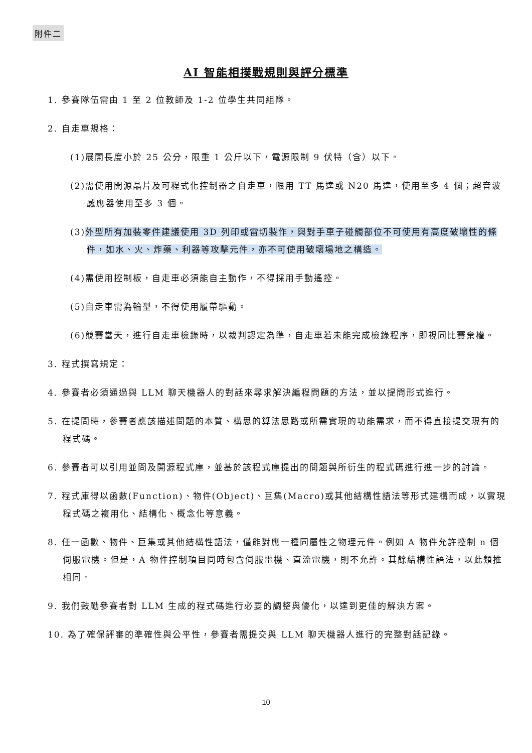附件二
AI 智能相撲戰規則與評分標準
1. 參賽隊伍需由 1 至 2 位教師及 1-2 位學生共同組隊。
2. 自走車規格：
(1)展開長度小於 25 公分，限重 1 公斤以下，電源限制 9 伏特（含）以下。
(2)需使用開源晶片及可程式化控制器之自走車，限用 TT 馬達或 N20 馬達，使用至多 4 個；超音波感應器使用至多 3 個。
(3)外型所有加裝零件建議使用 3D 列印或雷切製作，與對手車子碰觸部位不可使用有高度破壞性的條件，如水、火、炸藥、利器等攻擊元件，亦不可使用破壞場地之構造。
(4)需使用控制板，自走車必須能自主動作，不得採用手動遙控。
(5)自走車需為輪型，不得使用履帶驅動。
(6)競賽當天，進行自走車檢錄時，以裁判認定為準，自走車若未能完成檢錄程序，即視同比賽棄權。
3. 程式撰寫規定：
4. 參賽者必須通過與 LLM 聊天機器人的對話來尋求解決編程問題的方法，並以提問形式進行。
5. 在提問時，參賽者應該描述問題的本質、構思的算法思路或所需實現的功能需求，而不得直接提交現有的程式碼。
6. 參賽者可以引用並問及開源程式庫，並基於該程式庫提出的問題與所衍生的程式碼進行進一步的討論。
7. 程式庫得以函數(Function)、物件(Object)、巨集(Macro)或其他結構性語法等形式建構而成，以實現程式碼之複用化、結構化、概念化等意義。
8. 任一函數、物件、巨集或其他結構性語法，僅能對應一種同屬性之物理元件。例如 A 物件允許控制 n 個伺服電機。但是，A 物件控制項目同時包含伺服電機、直流電機，則不允許。其餘結構性語法，以此類推相同。
9. 我們鼓勵參賽者對 LLM 生成的程式碼進行必要的調整與優化，以達到更佳的解決方案。
10. 為了確保評審的準確性與公平性，參賽者需提交與 LLM 聊天機器人進行的完整對話記錄。
10